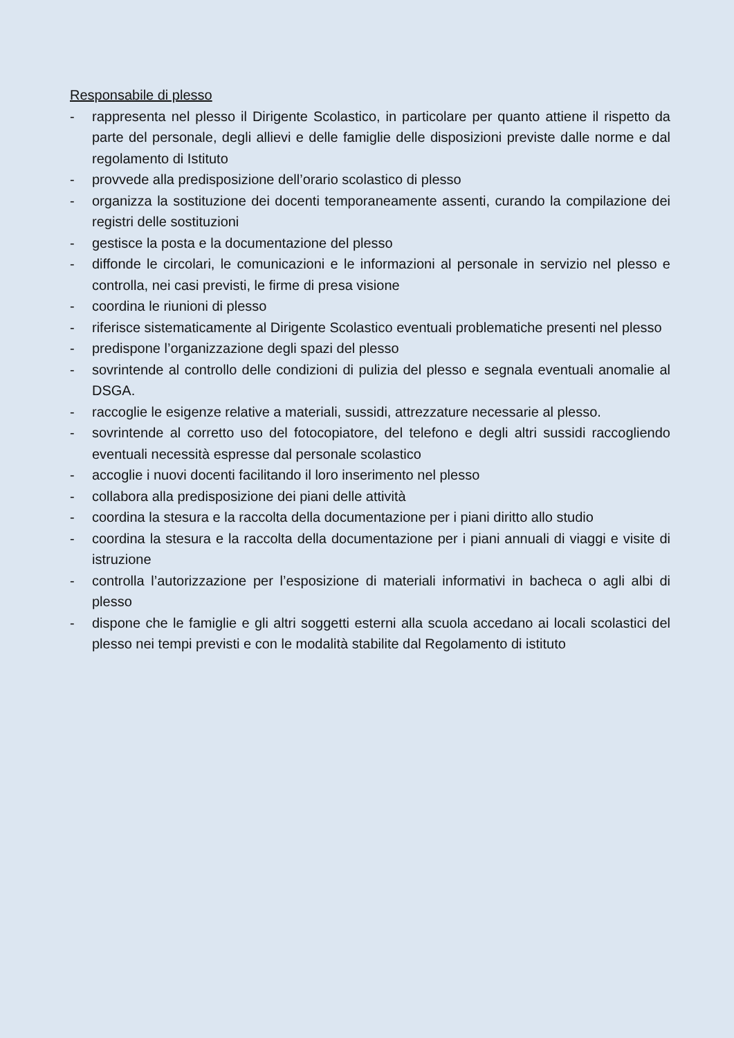Responsabile di plesso
- rappresenta nel plesso il Dirigente Scolastico, in particolare per quanto attiene il rispetto da parte del personale, degli allievi e delle famiglie delle disposizioni previste dalle norme e dal regolamento di Istituto
- provvede alla predisposizione dell’orario scolastico di plesso
- organizza la sostituzione dei docenti temporaneamente assenti, curando la compilazione dei registri delle sostituzioni
- gestisce la posta e la documentazione del plesso
- diffonde le circolari, le comunicazioni e le informazioni al personale in servizio nel plesso e controlla, nei casi previsti, le firme di presa visione
- coordina le riunioni di plesso
- riferisce sistematicamente al Dirigente Scolastico eventuali problematiche presenti nel plesso
- predispone l’organizzazione degli spazi del plesso
- sovrintende al controllo delle condizioni di pulizia del plesso e segnala eventuali anomalie al DSGA.
- raccoglie le esigenze relative a materiali, sussidi, attrezzature necessarie al plesso.
- sovrintende al corretto uso del fotocopiatore, del telefono e degli altri sussidi raccogliendo eventuali necessità espresse dal personale scolastico
- accoglie i nuovi docenti facilitando il loro inserimento nel plesso
- collabora alla predisposizione dei piani delle attività
- coordina la stesura e la raccolta della documentazione per i piani diritto allo studio
- coordina la stesura e la raccolta della documentazione per i piani annuali di viaggi e visite di istruzione
- controlla l’autorizzazione per l’esposizione di materiali informativi in bacheca o agli albi di plesso
- dispone che le famiglie e gli altri soggetti esterni alla scuola accedano ai locali scolastici del plesso nei tempi previsti e con le modalità stabilite dal Regolamento di istituto